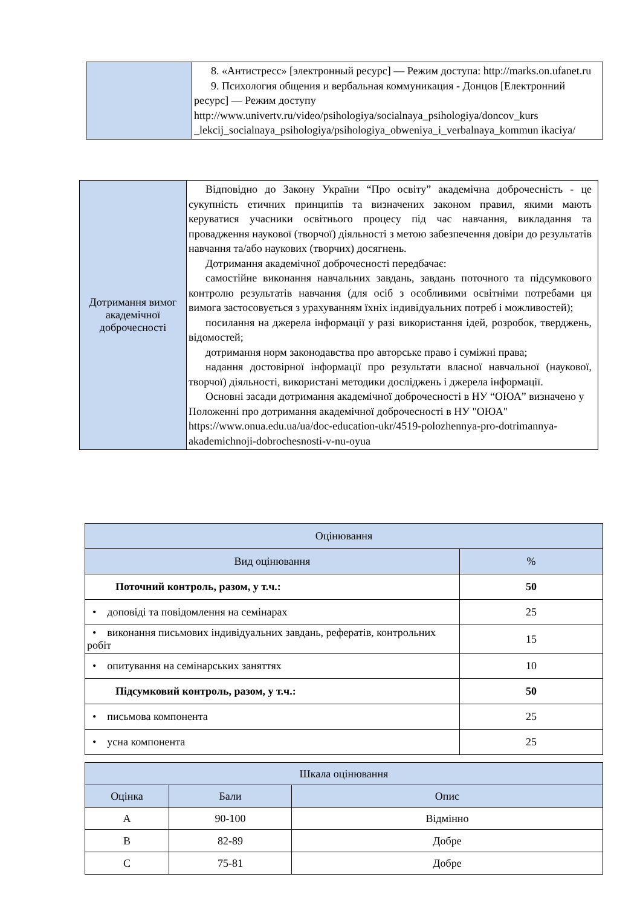| | 8. «Антистресс» [электронный ресурс] — Режим доступа: http://marks.on.ufanet.ru 9. Психология общения и вербальная коммуникация - Донцов [Електронний ресурс] — Режим доступу http://www.univertv.ru/video/psihologiya/socialnaya_psihologiya/doncov_kurs _lekcij_socialnaya_psihologiya/psihologiya_obweniya_i_verbalnaya_kommun ikaciya/ |
| Дотримання вимог академічної доброчесності | Відповідно до Закону України “Про освіту” академічна доброчесність - це сукупність етичних принципів та визначених законом правил, якими мають керуватися учасники освітнього процесу під час навчання, викладання та провадження наукової (творчої) діяльності з метою забезпечення довіри до результатів навчання та/або наукових (творчих) досягнень. Дотримання академічної доброчесності передбачає: самостійне виконання навчальних завдань, завдань поточного та підсумкового контролю результатів навчання (для осіб з особливими освітніми потребами ця вимога застосовується з урахуванням їхніх індивідуальних потреб і можливостей); посилання на джерела інформації у разі використання ідей, розробок, тверджень, відомостей; дотримання норм законодавства про авторське право і суміжні права; надання достовірної інформації про результати власної навчальної (наукової, творчої) діяльності, використані методики досліджень і джерела інформації. Основні засади дотримання академічної доброчесності в НУ “ОЮА” визначено у Положенні про дотримання академічної доброчесності в НУ "ОЮА" https://www.onua.edu.ua/ua/doc-education-ukr/4519-polozhennya-pro-dotrimannya-akademichnoji-dobrochesnosti-v-nu-oyua |
| Оцінювання | |
| Вид оцінювання | % |
| Поточний контроль, разом, у т.ч.: | 50 |
| • доповіді та повідомлення на семінарах | 25 |
| • виконання письмових індивідуальних завдань, рефератів, контрольних робіт | 15 |
| • опитування на семінарських заняттях | 10 |
| Підсумковий контроль, разом, у т.ч.: | 50 |
| • письмова компонента | 25 |
| • усна компонента | 25 |
| Шкала оцінювання | | |
| Оцінка | Бали | Опис |
| A | 90-100 | Відмінно |
| B | 82-89 | Добре |
| C | 75-81 | Добре |